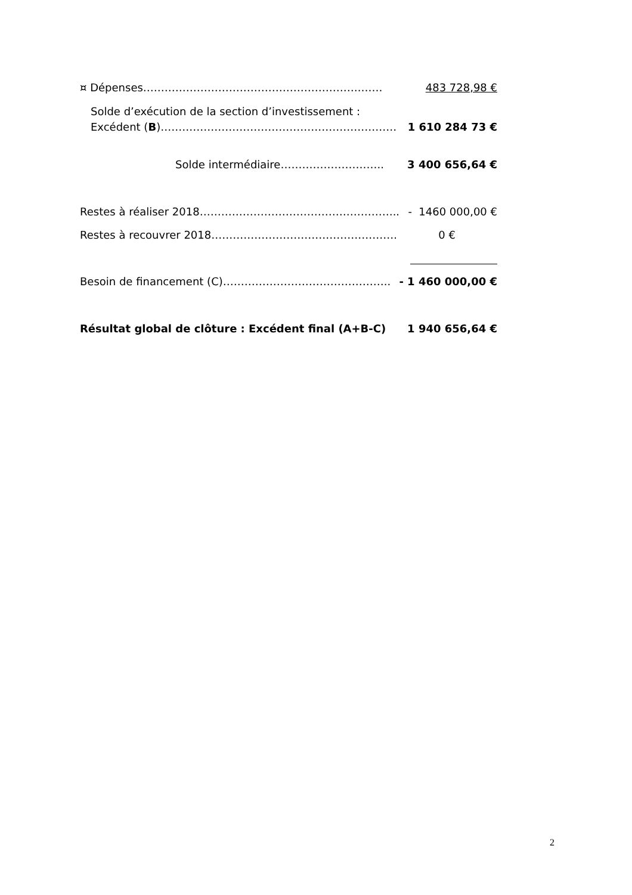¤ Dépenses…………………………………………………….…… 483 728,98 €
Solde d’exécution de la section d’investissement :
Excédent (B)………………………………………………………… 1 610 284 73 €
Solde intermédiaire……………………….. 3 400 656,64 €
Restes à réaliser 2018……………………………………………….. - 1460 000,00 €
Restes à recouvrer 2018……………………………………………. 0 €
Besoin de financement (C)……………………………………….. - 1 460 000,00 €
Résultat global de clôture : Excédent final (A+B-C) 1 940 656,64 €
2